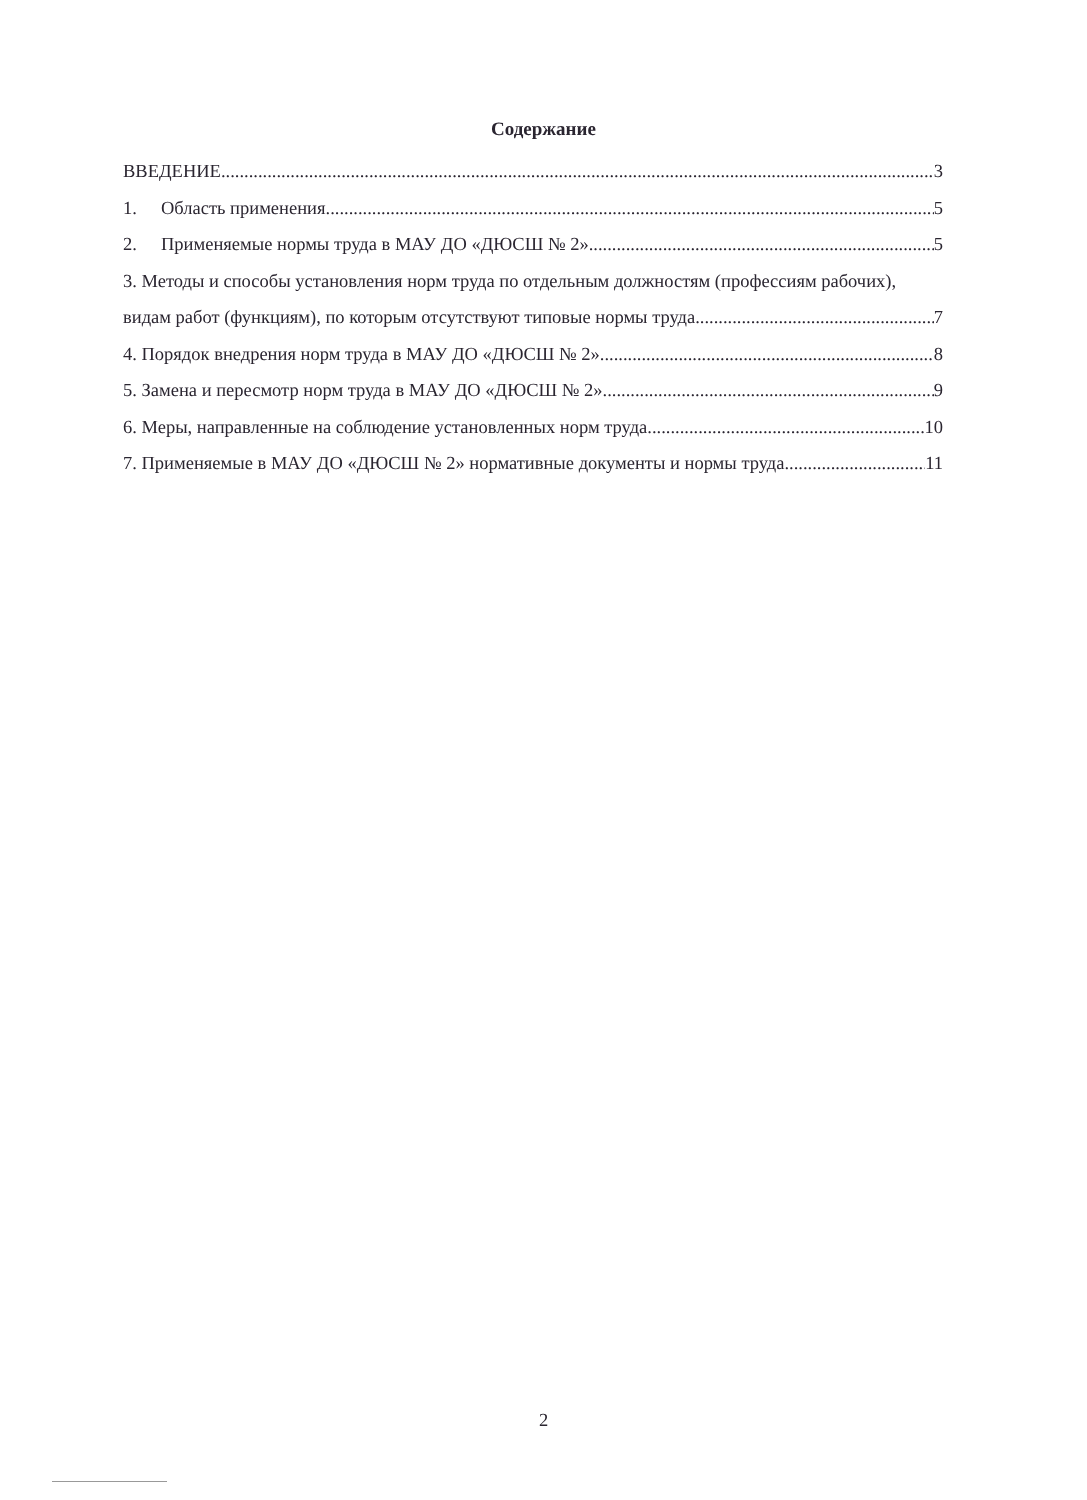Содержание
ВВЕДЕНИЕ 3
1. Область применения 5
2. Применяемые нормы труда в МАУ ДО «ДЮСШ № 2» 5
3. Методы и способы установления норм труда по отдельным должностям (профессиям рабочих),
видам работ (функциям), по которым отсутствуют типовые нормы труда 7
4. Порядок внедрения норм труда в МАУ ДО «ДЮСШ № 2» 8
5. Замена и пересмотр норм труда в МАУ ДО «ДЮСШ № 2» 9
6. Меры, направленные на соблюдение установленных норм труда 10
7. Применяемые в МАУ ДО «ДЮСШ № 2» нормативные документы и нормы труда 11
2